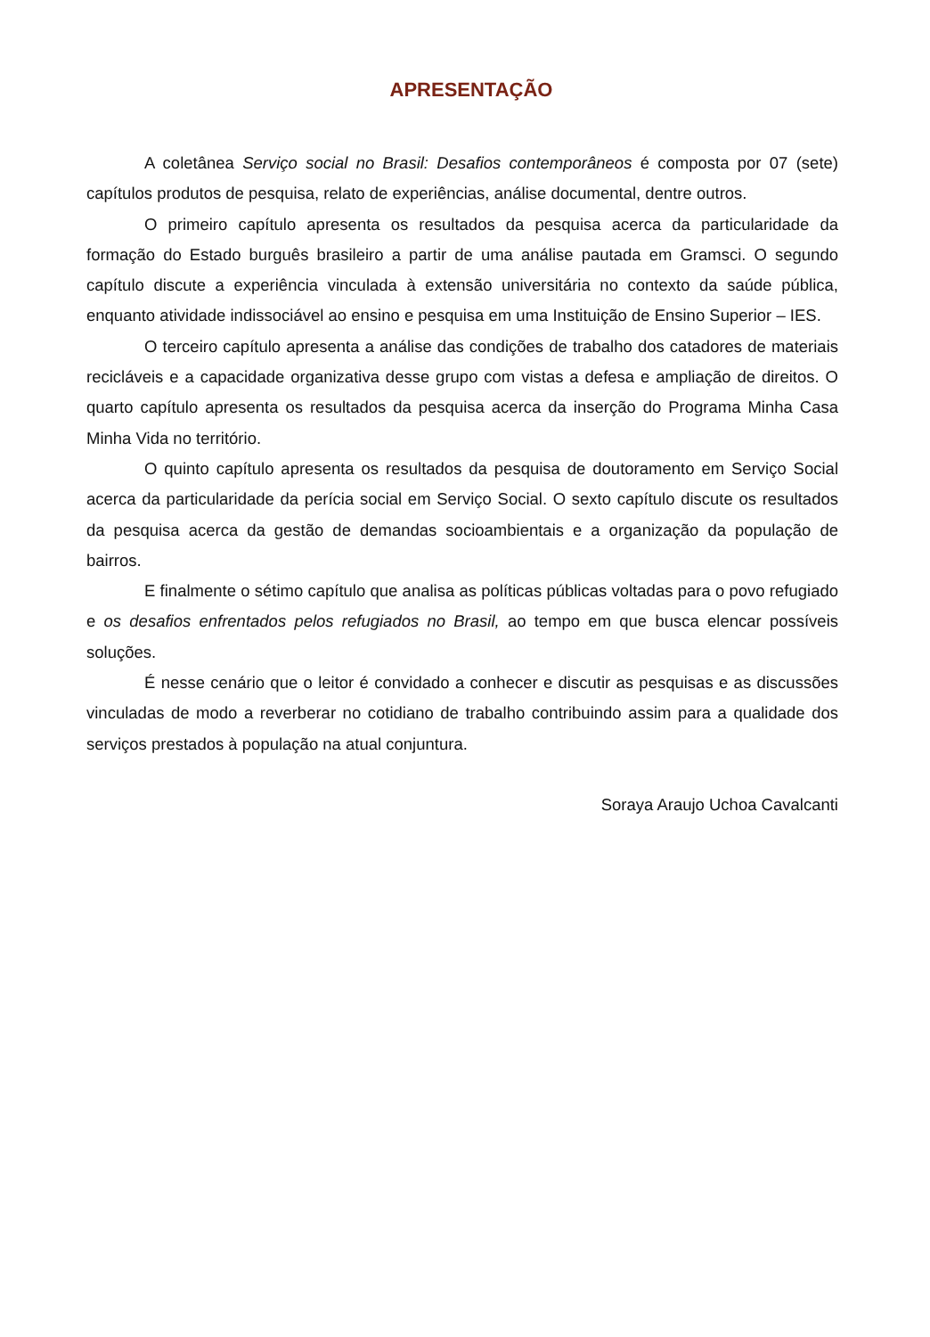APRESENTAÇÃO
A coletânea Serviço social no Brasil: Desafios contemporâneos é composta por 07 (sete) capítulos produtos de pesquisa, relato de experiências, análise documental, dentre outros.
O primeiro capítulo apresenta os resultados da pesquisa acerca da particularidade da formação do Estado burguês brasileiro a partir de uma análise pautada em Gramsci. O segundo capítulo discute a experiência vinculada à extensão universitária no contexto da saúde pública, enquanto atividade indissociável ao ensino e pesquisa em uma Instituição de Ensino Superior – IES.
O terceiro capítulo apresenta a análise das condições de trabalho dos catadores de materiais recicláveis e a capacidade organizativa desse grupo com vistas a defesa e ampliação de direitos. O quarto capítulo apresenta os resultados da pesquisa acerca da inserção do Programa Minha Casa Minha Vida no território.
O quinto capítulo apresenta os resultados da pesquisa de doutoramento em Serviço Social acerca da particularidade da perícia social em Serviço Social. O sexto capítulo discute os resultados da pesquisa acerca da gestão de demandas socioambientais e a organização da população de bairros.
E finalmente o sétimo capítulo que analisa as políticas públicas voltadas para o povo refugiado e os desafios enfrentados pelos refugiados no Brasil, ao tempo em que busca elencar possíveis soluções.
É nesse cenário que o leitor é convidado a conhecer e discutir as pesquisas e as discussões vinculadas de modo a reverberar no cotidiano de trabalho contribuindo assim para a qualidade dos serviços prestados à população na atual conjuntura.
Soraya Araujo Uchoa Cavalcanti